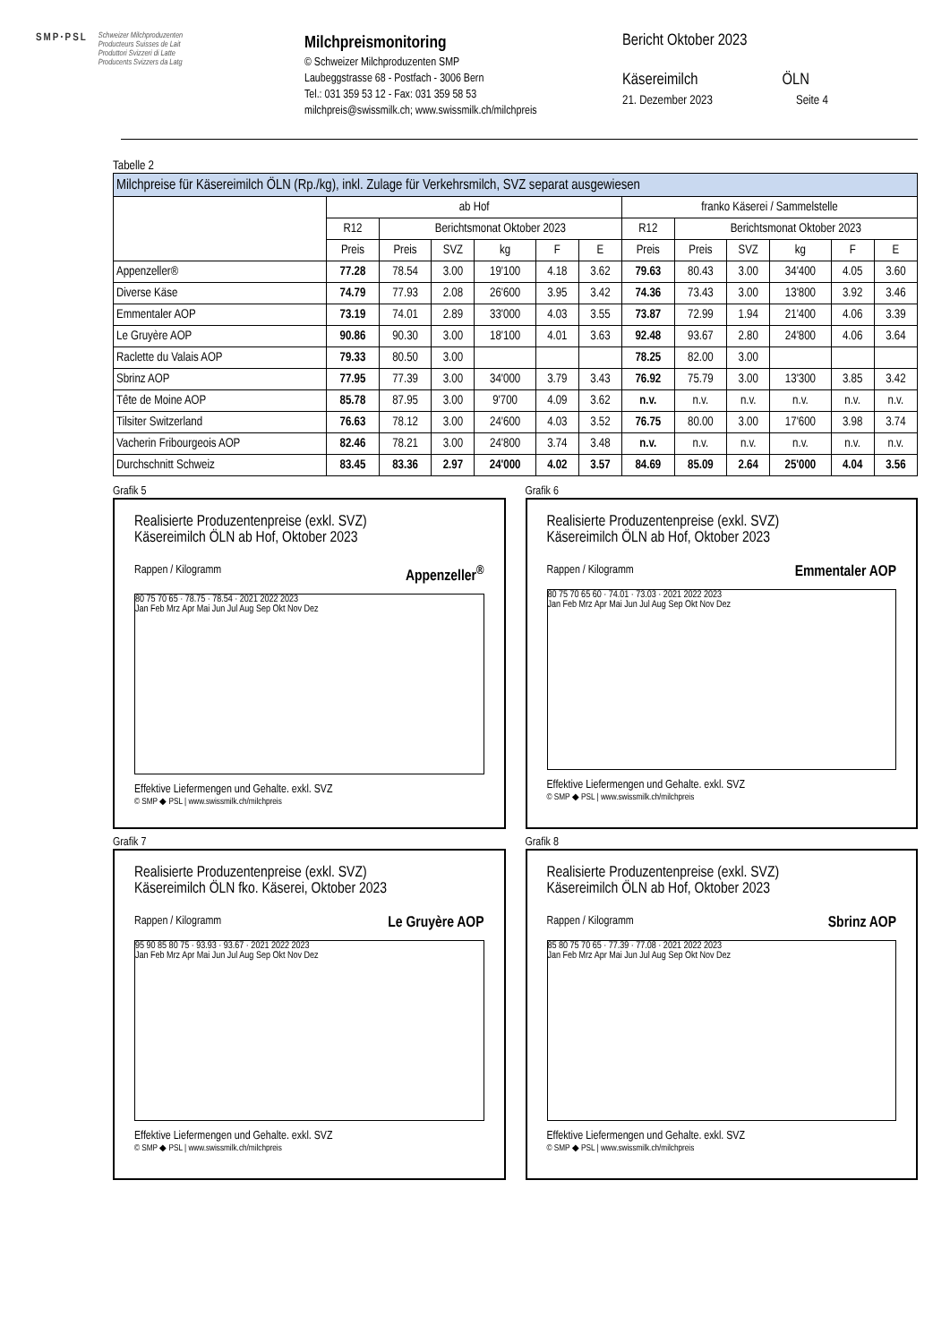SMP·PSL
Schweizer Milchproduzenten
Producteurs Suisses de Lait
Produttori Svizzeri di Latte
Producents Svizzers da Latg
Milchpreismonitoring
© Schweizer Milchproduzenten SMP
Laubeggstrasse 68 - Postfach - 3006 Bern
Tel.: 031 359 53 12 - Fax: 031 359 58 53
milchpreis@swissmilk.ch; www.swissmilk.ch/milchpreis
Bericht Oktober 2023
Käsereimilch ÖLN
21. Dezember 2023 Seite 4
Tabelle 2
| Milchpreise für Käsereimilch ÖLN (Rp./kg), inkl. Zulage für Verkehrsmilch, SVZ separat ausgewiesen | | | | | | | | | | | | |
| --- | --- | --- | --- | --- | --- | --- | --- | --- | --- | --- | --- | --- |
| | ab Hof | | | | | | franko Käserei / Sammelstelle | | | | | |
| | R12 | Berichtsmonat Oktober 2023 | | | | | R12 | Berichtsmonat Oktober 2023 | | | | |
| | Preis | Preis | SVZ | kg | F | E | Preis | Preis | SVZ | kg | F | E |
| Appenzeller® | 77.28 | 78.54 | 3.00 | 19'100 | 4.18 | 3.62 | 79.63 | 80.43 | 3.00 | 34'400 | 4.05 | 3.60 |
| Diverse Käse | 74.79 | 77.93 | 2.08 | 26'600 | 3.95 | 3.42 | 74.36 | 73.43 | 3.00 | 13'800 | 3.92 | 3.46 |
| Emmentaler AOP | 73.19 | 74.01 | 2.89 | 33'000 | 4.03 | 3.55 | 73.87 | 72.99 | 1.94 | 21'400 | 4.06 | 3.39 |
| Le Gruyère AOP | 90.86 | 90.30 | 3.00 | 18'100 | 4.01 | 3.63 | 92.48 | 93.67 | 2.80 | 24'800 | 4.06 | 3.64 |
| Raclette du Valais AOP | 79.33 | 80.50 | 3.00 | | | | 78.25 | 82.00 | 3.00 | | | |
| Sbrinz AOP | 77.95 | 77.39 | 3.00 | 34'000 | 3.79 | 3.43 | 76.92 | 75.79 | 3.00 | 13'300 | 3.85 | 3.42 |
| Tête de Moine AOP | 85.78 | 87.95 | 3.00 | 9'700 | 4.09 | 3.62 | n.v. | n.v. | n.v. | n.v. | n.v. | n.v. |
| Tilsiter Switzerland | 76.63 | 78.12 | 3.00 | 24'600 | 4.03 | 3.52 | 76.75 | 80.00 | 3.00 | 17'600 | 3.98 | 3.74 |
| Vacherin Fribourgeois AOP | 82.46 | 78.21 | 3.00 | 24'800 | 3.74 | 3.48 | n.v. | n.v. | n.v. | n.v. | n.v. | n.v. |
| Durchschnitt Schweiz | 83.45 | 83.36 | 2.97 | 24'000 | 4.02 | 3.57 | 84.69 | 85.09 | 2.64 | 25'000 | 4.04 | 3.56 |
Grafik 5
Realisierte Produzentenpreise (exkl. SVZ)
Käsereimilch ÖLN ab Hof, Oktober 2023
Rappen / Kilogramm Appenzeller<sup>®</sup>
80 75 70 65 · 78.75 · 78.54 · 2021 2022 2023
Jan Feb Mrz Apr Mai Jun Jul Aug Sep Okt Nov Dez
Effektive Liefermengen und Gehalte. exkl. SVZ
© SMP ◆ PSL | www.swissmilk.ch/milchpreis
Grafik 6
Realisierte Produzentenpreise (exkl. SVZ)
Käsereimilch ÖLN ab Hof, Oktober 2023
Rappen / Kilogramm Emmentaler AOP
80 75 70 65 60 · 74.01 · 73.03 · 2021 2022 2023
Jan Feb Mrz Apr Mai Jun Jul Aug Sep Okt Nov Dez
Effektive Liefermengen und Gehalte. exkl. SVZ
© SMP ◆ PSL | www.swissmilk.ch/milchpreis
Grafik 7
Realisierte Produzentenpreise (exkl. SVZ)
Käsereimilch ÖLN fko. Käserei, Oktober 2023
Rappen / Kilogramm Le Gruyère AOP
95 90 85 80 75 · 93.93 · 93.67 · 2021 2022 2023
Jan Feb Mrz Apr Mai Jun Jul Aug Sep Okt Nov Dez
Effektive Liefermengen und Gehalte. exkl. SVZ
© SMP ◆ PSL | www.swissmilk.ch/milchpreis
Grafik 8
Realisierte Produzentenpreise (exkl. SVZ)
Käsereimilch ÖLN ab Hof, Oktober 2023
Rappen / Kilogramm Sbrinz AOP
85 80 75 70 65 · 77.39 · 77.08 · 2021 2022 2023
Jan Feb Mrz Apr Mai Jun Jul Aug Sep Okt Nov Dez
Effektive Liefermengen und Gehalte. exkl. SVZ
© SMP ◆ PSL | www.swissmilk.ch/milchpreis